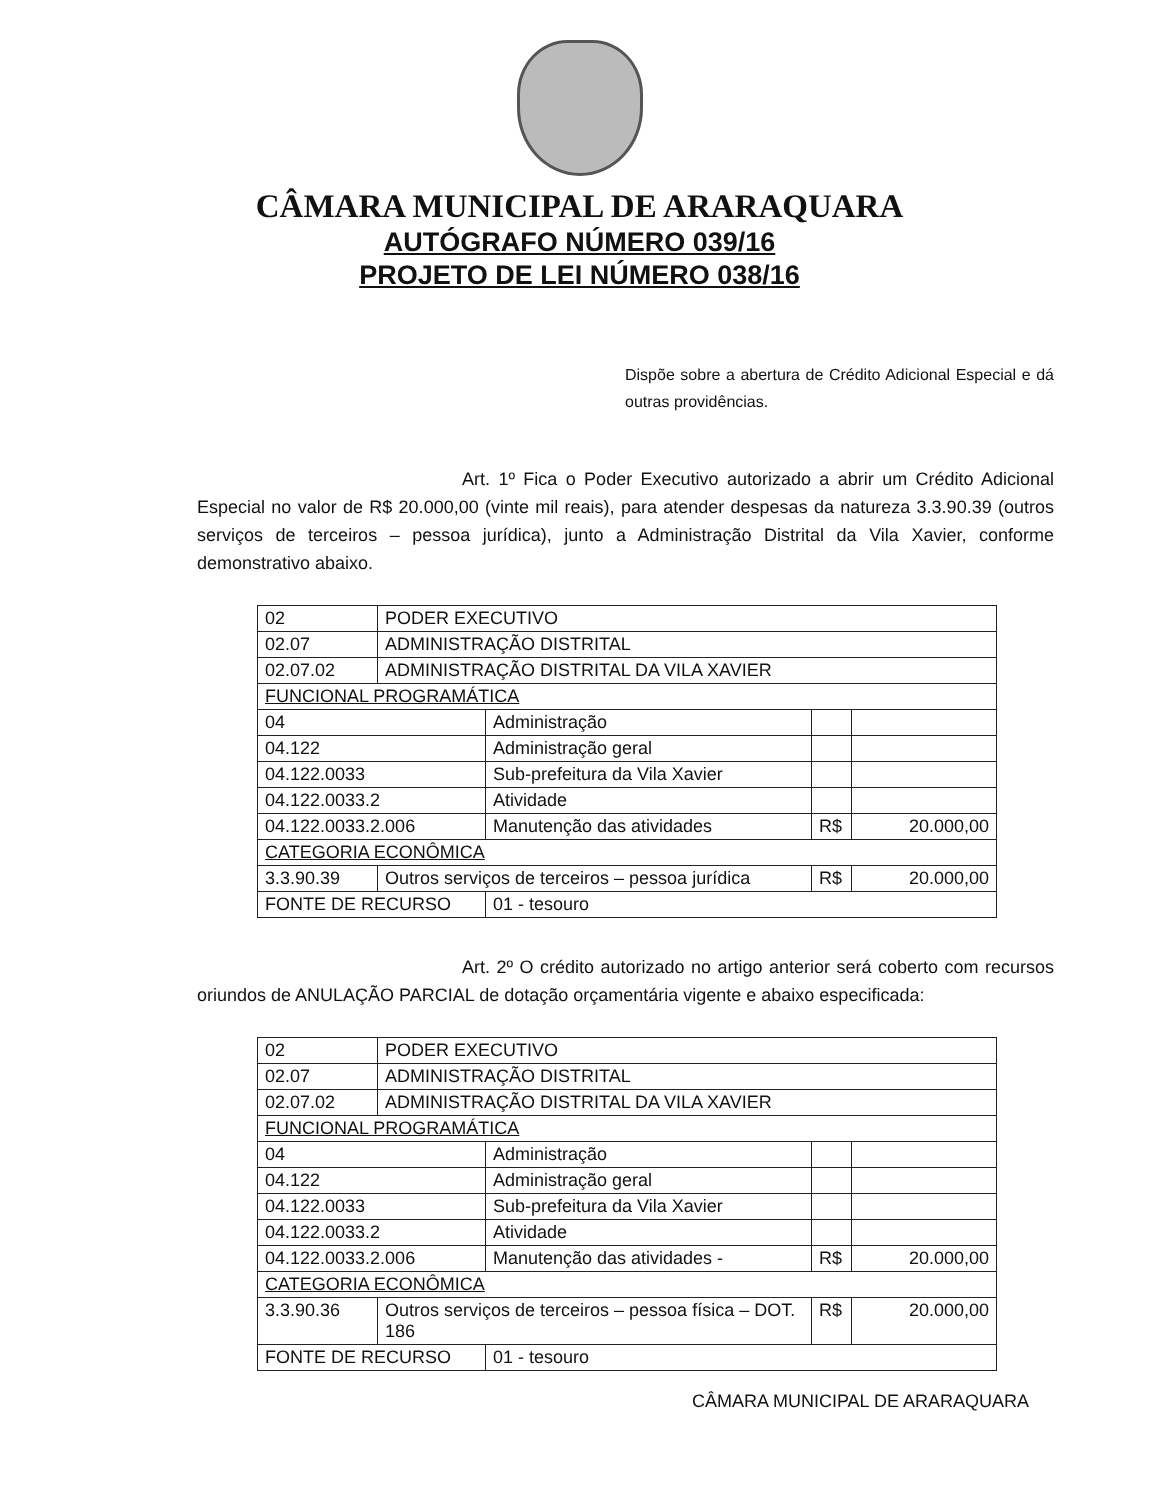CÂMARA MUNICIPAL DE ARARAQUARA
AUTÓGRAFO NÚMERO 039/16
PROJETO DE LEI NÚMERO 038/16
Dispõe sobre a abertura de Crédito Adicional Especial e dá outras providências.
Art. 1º Fica o Poder Executivo autorizado a abrir um Crédito Adicional Especial no valor de R$ 20.000,00 (vinte mil reais), para atender despesas da natureza 3.3.90.39 (outros serviços de terceiros – pessoa jurídica), junto a Administração Distrital da Vila Xavier, conforme demonstrativo abaixo.
| 02 | PODER EXECUTIVO | | | |
| 02.07 | ADMINISTRAÇÃO DISTRITAL | | | |
| 02.07.02 | ADMINISTRAÇÃO DISTRITAL DA VILA XAVIER | | | |
| FUNCIONAL PROGRAMÁTICA | | | | |
| 04 | | Administração | | |
| 04.122 | | Administração geral | | |
| 04.122.0033 | | Sub-prefeitura da Vila Xavier | | |
| 04.122.0033.2 | | Atividade | | |
| 04.122.0033.2.006 | | Manutenção das atividades | R$ | 20.000,00 |
| CATEGORIA ECONÔMICA | | | | |
| 3.3.90.39 | Outros serviços de terceiros – pessoa jurídica | | R$ | 20.000,00 |
| FONTE DE RECURSO | | 01 - tesouro | | |
Art. 2º O crédito autorizado no artigo anterior será coberto com recursos oriundos de ANULAÇÃO PARCIAL de dotação orçamentária vigente e abaixo especificada:
| 02 | PODER EXECUTIVO | | | |
| 02.07 | ADMINISTRAÇÃO DISTRITAL | | | |
| 02.07.02 | ADMINISTRAÇÃO DISTRITAL DA VILA XAVIER | | | |
| FUNCIONAL PROGRAMÁTICA | | | | |
| 04 | | Administração | | |
| 04.122 | | Administração geral | | |
| 04.122.0033 | | Sub-prefeitura da Vila Xavier | | |
| 04.122.0033.2 | | Atividade | | |
| 04.122.0033.2.006 | | Manutenção das atividades - | R$ | 20.000,00 |
| CATEGORIA ECONÔMICA | | | | |
| 3.3.90.36 | Outros serviços de terceiros – pessoa física – DOT. 186 | | R$ | 20.000,00 |
| FONTE DE RECURSO | | 01 - tesouro | | |
CÂMARA MUNICIPAL DE ARARAQUARA